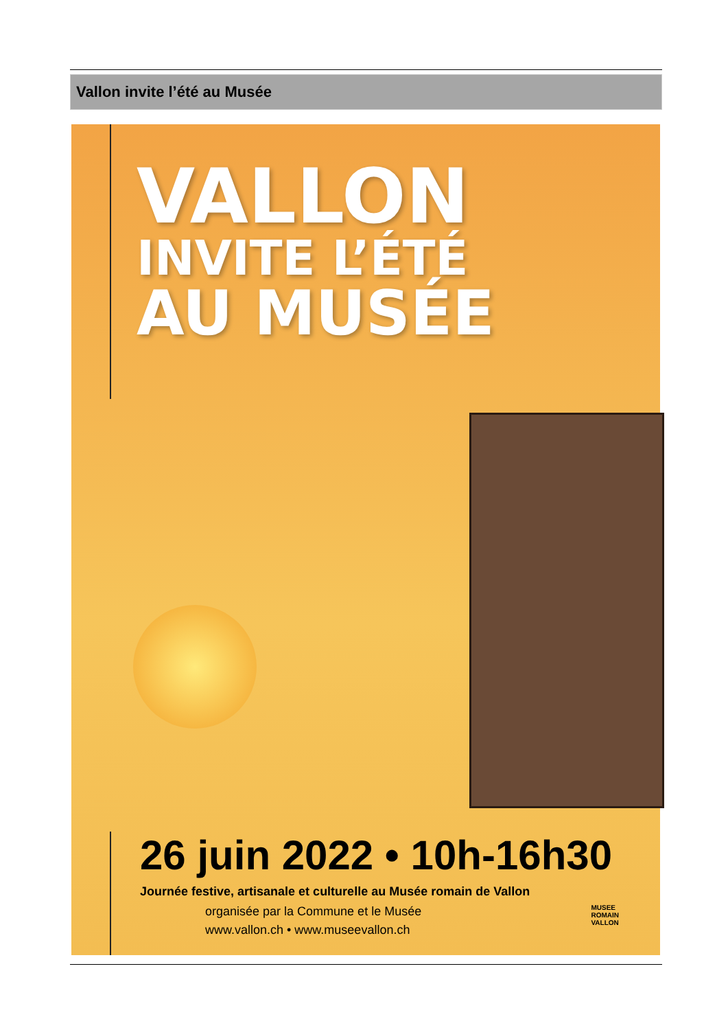Vallon invite l’été au Musée
VALLON
INVITE L’ÉTÉ
AU MUSÉE
26 juin 2022 • 10h-16h30
Journée festive, artisanale et culturelle au Musée romain de Vallon
organisée par la Commune et le Musée
www.vallon.ch • www.museevallon.ch
MUSEE
ROMAIN
VALLON